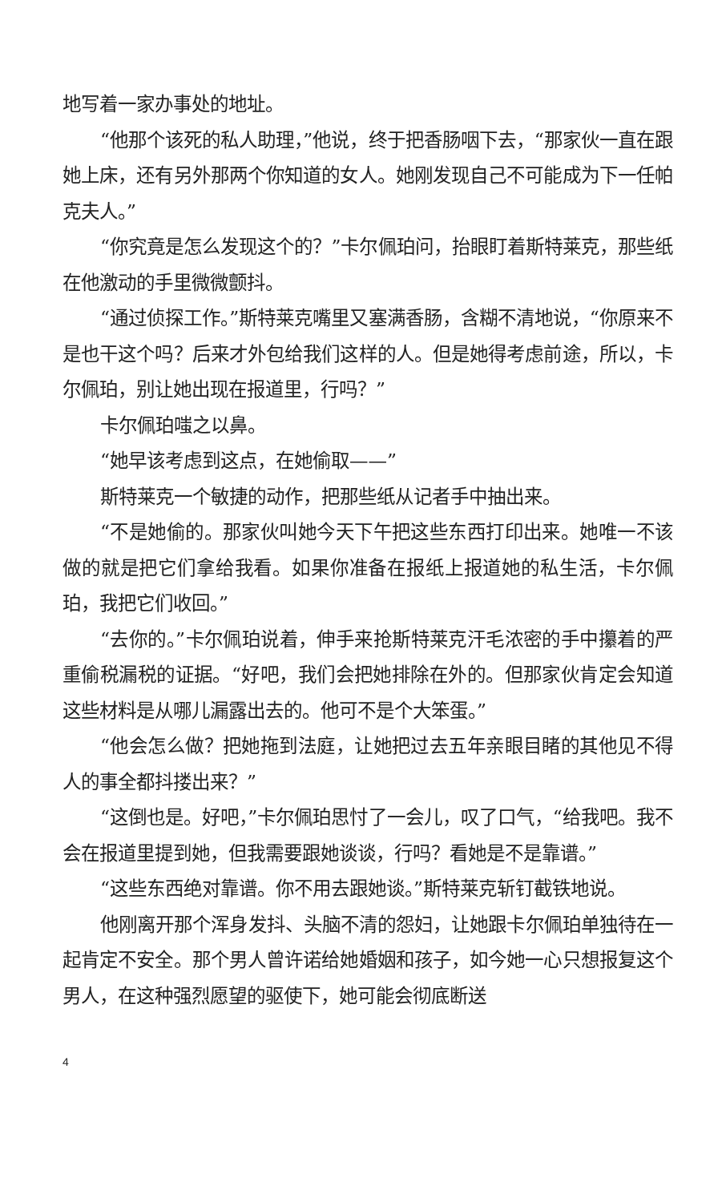地写着一家办事处的地址。
“他那个该死的私人助理，”他说，终于把香肠咽下去，“那家伙一直在跟她上床，还有另外那两个你知道的女人。她刚发现自己不可能成为下一任帕克夫人。”
“你究竟是怎么发现这个的？”卡尔佩珀问，抬眼盯着斯特莱克，那些纸在他激动的手里微微颤抖。
“通过侦探工作。”斯特莱克嘴里又塞满香肠，含糊不清地说，“你原来不是也干这个吗？后来才外包给我们这样的人。但是她得考虑前途，所以，卡尔佩珀，别让她出现在报道里，行吗？”
卡尔佩珀嗤之以鼻。
“她早该考虑到这点，在她偷取——”
斯特莱克一个敏捷的动作，把那些纸从记者手中抽出来。
“不是她偷的。那家伙叫她今天下午把这些东西打印出来。她唯一不该做的就是把它们拿给我看。如果你准备在报纸上报道她的私生活，卡尔佩珀，我把它们收回。”
“去你的。”卡尔佩珀说着，伸手来抢斯特莱克汗毛浓密的手中攥着的严重偷税漏税的证据。“好吧，我们会把她排除在外的。但那家伙肯定会知道这些材料是从哪儿漏露出去的。他可不是个大笨蛋。”
“他会怎么做？把她拖到法庭，让她把过去五年亲眼目睹的其他见不得人的事全都抖搂出来？”
“这倒也是。好吧，”卡尔佩珀思忖了一会儿，叹了口气，“给我吧。我不会在报道里提到她，但我需要跟她谈谈，行吗？看她是不是靠谱。”
“这些东西绝对靠谱。你不用去跟她谈。”斯特莱克斩钉截铁地说。
他刚离开那个浑身发抖、头脑不清的怨妇，让她跟卡尔佩珀单独待在一起肯定不安全。那个男人曾许诺给她婚姻和孩子，如今她一心只想报复这个男人，在这种强烈愿望的驱使下，她可能会彻底断送
4